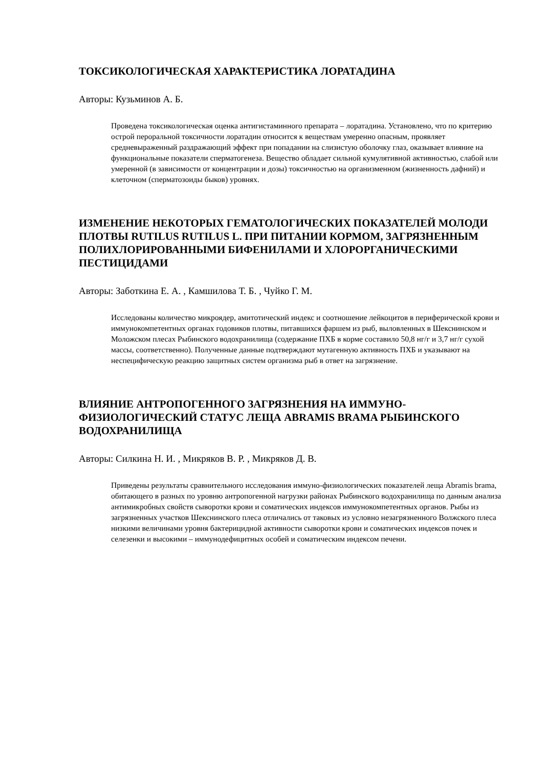ТОКСИКОЛОГИЧЕСКАЯ ХАРАКТЕРИСТИКА ЛОРАТАДИНА
Авторы: Кузьминов А. Б.
Проведена токсикологическая оценка антигистаминного препарата – лоратадина. Установлено, что по критерию острой пероральной токсичности лоратадин относится к веществам умеренно опасным, проявляет средневыраженный раздражающий эффект при попадании на слизистую оболочку глаз, оказывает влияние на функциональные показатели сперматогенеза. Вещество обладает сильной кумулятивной активностью, слабой или умеренной (в зависимости от концентрации и дозы) токсичностью на организменном (жизненность дафний) и клеточном (сперматозоиды быков) уровнях.
ИЗМЕНЕНИЕ НЕКОТОРЫХ ГЕМАТОЛОГИЧЕСКИХ ПОКАЗАТЕЛЕЙ МОЛОДИ ПЛОТВЫ RUTILUS RUTILUS L. ПРИ ПИТАНИИ КОРМОМ, ЗАГРЯЗНЕННЫМ ПОЛИХЛОРИРОВАННЫМИ БИФЕНИЛАМИ И ХЛОРОРГАНИЧЕСКИМИ ПЕСТИЦИДАМИ
Авторы: Заботкина Е. А. , Камшилова Т. Б. , Чуйко Г. М.
Исследованы количество микроядер, амитотический индекс и соотношение лейкоцитов в периферической крови и иммунокомпетентных органах годовиков плотвы, питавшихся фаршем из рыб, выловленных в Шекснинском и Моложском плесах Рыбинского водохранилища (содержание ПХБ в корме составило 50,8 нг/г и 3,7 нг/г сухой массы, соответственно). Полученные данные подтверждают мутагенную активность ПХБ и указывают на неспецифическую реакцию защитных систем организма рыб в ответ на загрязнение.
ВЛИЯНИЕ АНТРОПОГЕННОГО ЗАГРЯЗНЕНИЯ НА ИММУНО-ФИЗИОЛОГИЧЕСКИЙ СТАТУС ЛЕЩА ABRAMIS BRAMA РЫБИНСКОГО ВОДОХРАНИЛИЩА
Авторы: Силкина Н. И. , Микряков В. Р. , Микряков Д. В.
Приведены результаты сравнительного исследования иммуно-физиологических показателей леща Abramis brama, обитающего в разных по уровню антропогенной нагрузки районах Рыбинского водохранилища по данным анализа антимикробных свойств сыворотки крови и соматических индексов иммунокомпетентных органов. Рыбы из загрязненных участков Шекснинского плеса отличались от таковых из условно незагрязненного Волжского плеса низкими величинами уровня бактерицидной активности сыворотки крови и соматических индексов почек и селезенки и высокими – иммунодефицитных особей и соматическим индексом печени.